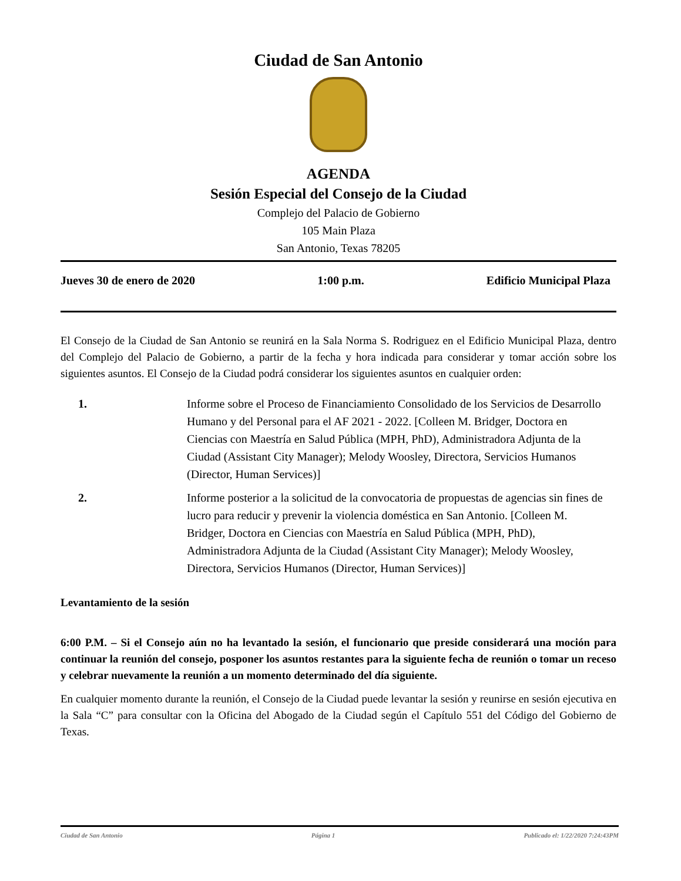Ciudad de San Antonio
AGENDA
Sesión Especial del Consejo de la Ciudad
Complejo del Palacio de Gobierno
105 Main Plaza
San Antonio, Texas 78205
Jueves 30 de enero de 2020 1:00 p.m. Edificio Municipal Plaza
El Consejo de la Ciudad de San Antonio se reunirá en la Sala Norma S. Rodriguez en el Edificio Municipal Plaza, dentro del Complejo del Palacio de Gobierno, a partir de la fecha y hora indicada para considerar y tomar acción sobre los siguientes asuntos. El Consejo de la Ciudad podrá considerar los siguientes asuntos en cualquier orden:
1. Informe sobre el Proceso de Financiamiento Consolidado de los Servicios de Desarrollo Humano y del Personal para el AF 2021 - 2022. [Colleen M. Bridger, Doctora en Ciencias con Maestría en Salud Pública (MPH, PhD), Administradora Adjunta de la Ciudad (Assistant City Manager); Melody Woosley, Directora, Servicios Humanos (Director, Human Services)]
2. Informe posterior a la solicitud de la convocatoria de propuestas de agencias sin fines de lucro para reducir y prevenir la violencia doméstica en San Antonio. [Colleen M. Bridger, Doctora en Ciencias con Maestría en Salud Pública (MPH, PhD), Administradora Adjunta de la Ciudad (Assistant City Manager); Melody Woosley, Directora, Servicios Humanos (Director, Human Services)]
Levantamiento de la sesión
6:00 P.M. – Si el Consejo aún no ha levantado la sesión, el funcionario que preside considerará una moción para continuar la reunión del consejo, posponer los asuntos restantes para la siguiente fecha de reunión o tomar un receso y celebrar nuevamente la reunión a un momento determinado del día siguiente.
En cualquier momento durante la reunión, el Consejo de la Ciudad puede levantar la sesión y reunirse en sesión ejecutiva en la Sala “C” para consultar con la Oficina del Abogado de la Ciudad según el Capítulo 551 del Código del Gobierno de Texas.
Ciudad de San Antonio Página 1 Publicado el: 1/22/2020 7:24:43PM